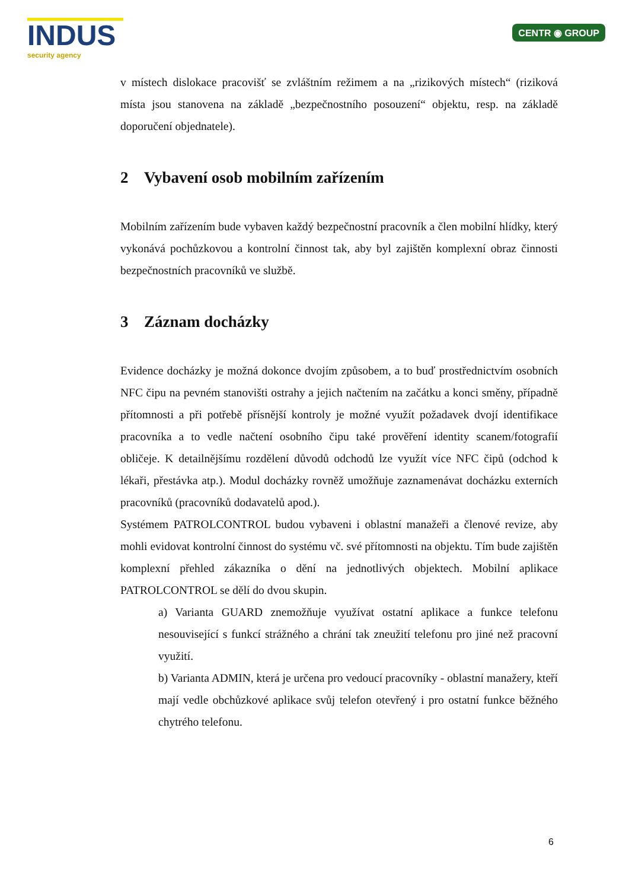INDUS
security agency
CENTR ◉ GROUP
v místech dislokace pracovišť se zvláštním režimem a na „rizikových místech“ (riziková místa jsou stanovena na základě „bezpečnostního posouzení“ objektu, resp. na základě doporučení objednatele).
2 Vybavení osob mobilním zařízením
Mobilním zařízením bude vybaven každý bezpečnostní pracovník a člen mobilní hlídky, který vykonává pochůzkovou a kontrolní činnost tak, aby byl zajištěn komplexní obraz činnosti bezpečnostních pracovníků ve službě.
3 Záznam docházky
Evidence docházky je možná dokonce dvojím způsobem, a to buď prostřednictvím osobních NFC čipu na pevném stanovišti ostrahy a jejich načtením na začátku a konci směny, případně přítomnosti a při potřebě přísnější kontroly je možné využít požadavek dvojí identifikace pracovníka a to vedle načtení osobního čipu také prověření identity scanem/fotografií obličeje. K detailnějšímu rozdělení důvodů odchodů lze využít více NFC čipů (odchod k lékaři, přestávka atp.). Modul docházky rovněž umožňuje zaznamenávat docházku externích pracovníků (pracovníků dodavatelů apod.).
Systémem PATROLCONTROL budou vybaveni i oblastní manažeři a členové revize, aby mohli evidovat kontrolní činnost do systému vč. své přítomnosti na objektu. Tím bude zajištěn komplexní přehled zákazníka o dění na jednotlivých objektech. Mobilní aplikace PATROLCONTROL se dělí do dvou skupin.
a) Varianta GUARD znemožňuje využívat ostatní aplikace a funkce telefonu nesouvisející s funkcí strážného a chrání tak zneužití telefonu pro jiné než pracovní využití.
b) Varianta ADMIN, která je určena pro vedoucí pracovníky - oblastní manažery, kteří mají vedle obchůzkové aplikace svůj telefon otevřený i pro ostatní funkce běžného chytrého telefonu.
6